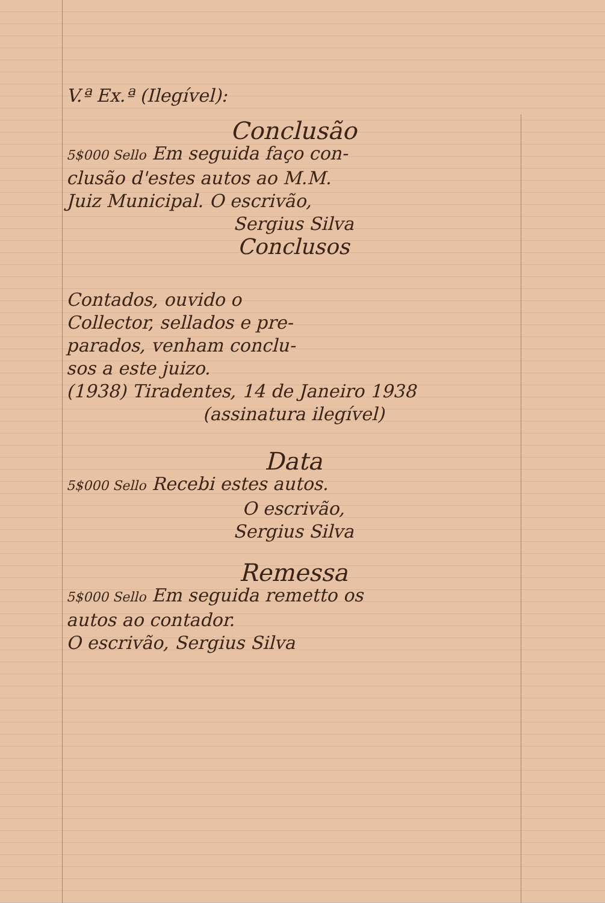V.ª Ex.ª (Ilegível):
Conclusão
5$000 Sello Em seguida faço con-
clusão d'estes autos ao M.M.
Juiz Municipal. O escrivão,
Sergius Silva
Conclusos
Contados, ouvido o
Collector, sellados e pre-
parados, venham conclu-
sos a este juizo.
(1938) Tiradentes, 14 de Janeiro 1938
(assinatura ilegível)
Data
5$000 Sello Recebi estes autos.
O escrivão,
Sergius Silva
Remessa
5$000 Sello Em seguida remetto os
autos ao contador.
O escrivão, Sergius Silva